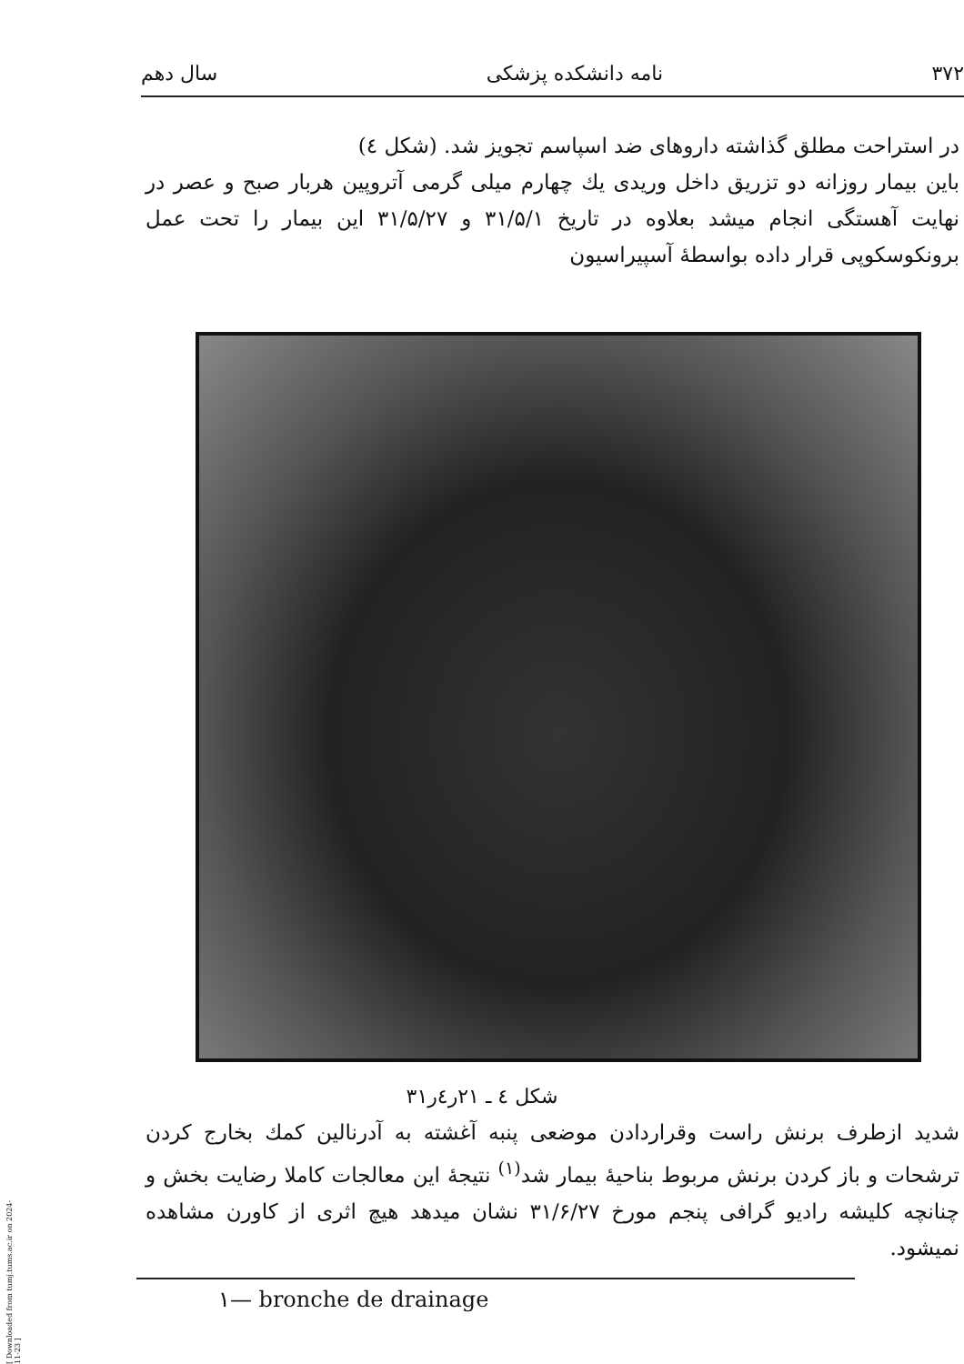۳۷۲ نامه دانشکده پزشکی سال دهم
در استراحت مطلق گذاشته داروهای ضد اسپاسم تجویز شد. (شکل ٤)
باین بیمار روزانه دو تزریق داخل وریدی یك چهارم میلی گرمی آتروپین هربار صبح و عصر در نهایت آهستگی انجام میشد بعلاوه در تاریخ ۳۱/۵/۱ و ۳۱/۵/۲۷ این بیمار را تحت عمل برونکوسکوپی قرار داده بواسطهٔ آسپیراسیون
شکل ٤ ـ ۲۱ر٤ر۳۱
شدید ازطرف برنش راست وقراردادن موضعی پنبه آغشته به آدرنالین کمك بخارج کردن ترشحات و باز کردن برنش مربوط بناحیهٔ بیمار شد<sup>(۱)</sup> نتیجهٔ این معالجات کاملا رضایت بخش و چنانچه کلیشه رادیو گرافی پنجم مورخ ۳۱/۶/۲۷ نشان میدهد هیچ اثری از کاورن مشاهده نمیشود.
۱— bronche de drainage
[ Downloaded from tumj.tums.ac.ir on 2024-11-23 ]